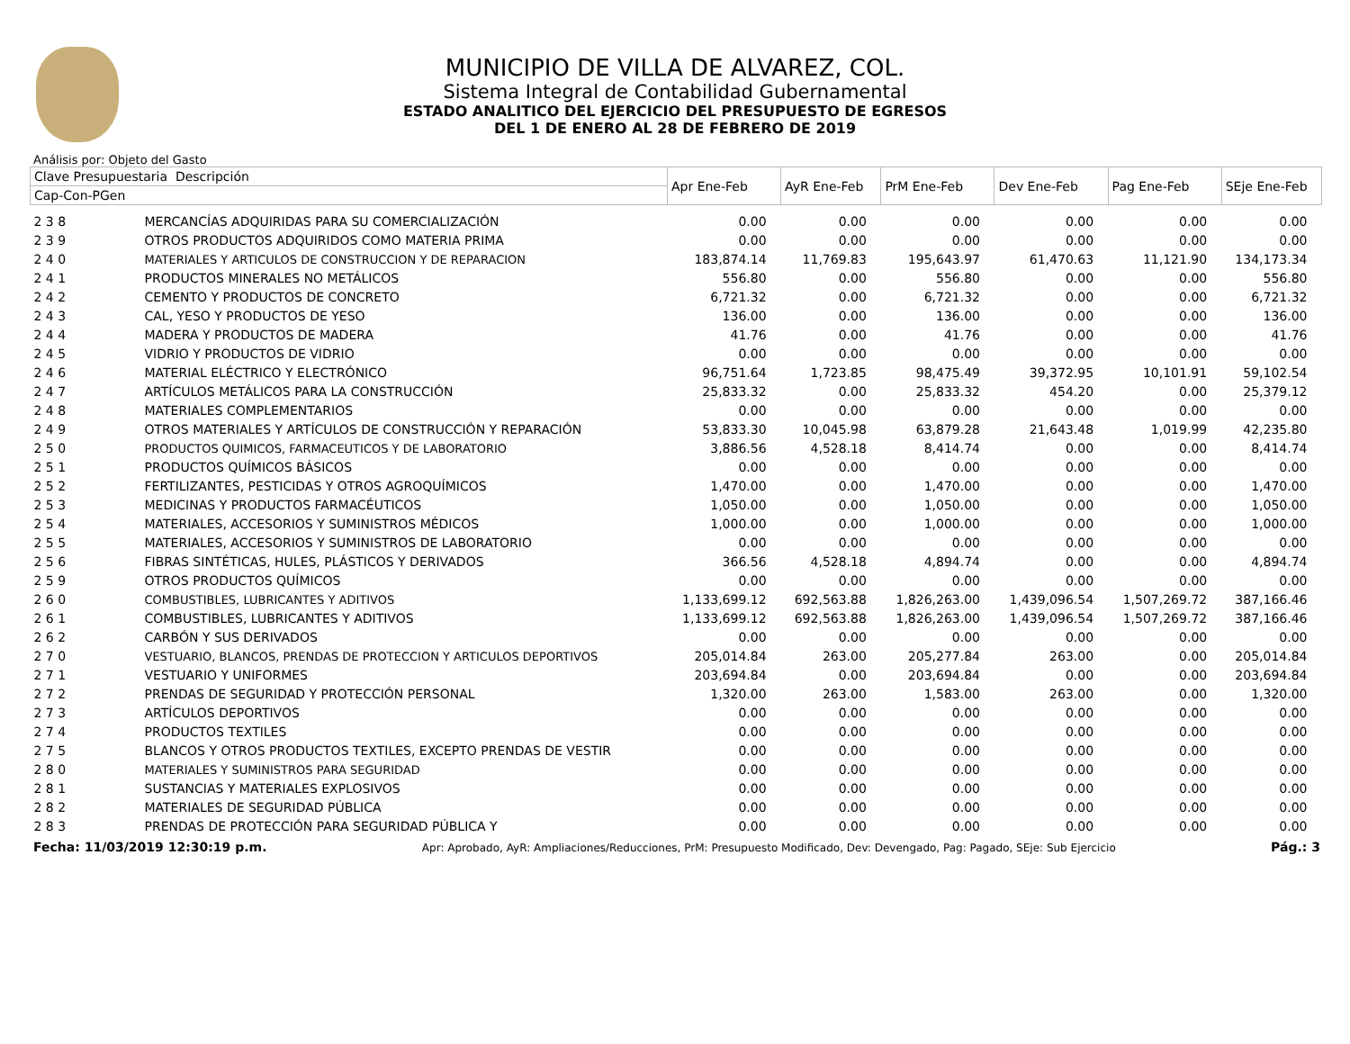MUNICIPIO DE VILLA DE ALVAREZ, COL.
Sistema Integral de Contabilidad Gubernamental
ESTADO ANALITICO DEL EJERCICIO DEL PRESUPUESTO DE EGRESOS
DEL 1 DE ENERO AL 28 DE FEBRERO DE 2019
Análisis por: Objeto del Gasto
| Clave Presupuestaria Descripción | | Apr Ene-Feb | AyR Ene-Feb | PrM Ene-Feb | Dev Ene-Feb | Pag Ene-Feb | SEje Ene-Feb |
| --- | --- | --- | --- | --- | --- | --- | --- |
| Cap-Con-PGen | | | | | | | |
| 2 3 8 | MERCANCÍAS ADQUIRIDAS PARA SU COMERCIALIZACIÓN | 0.00 | 0.00 | 0.00 | 0.00 | 0.00 | 0.00 |
| 2 3 9 | OTROS PRODUCTOS ADQUIRIDOS COMO MATERIA PRIMA | 0.00 | 0.00 | 0.00 | 0.00 | 0.00 | 0.00 |
| 2 4 0 | MATERIALES Y ARTICULOS DE CONSTRUCCION Y DE REPARACION | 183,874.14 | 11,769.83 | 195,643.97 | 61,470.63 | 11,121.90 | 134,173.34 |
| 2 4 1 | PRODUCTOS MINERALES NO METÁLICOS | 556.80 | 0.00 | 556.80 | 0.00 | 0.00 | 556.80 |
| 2 4 2 | CEMENTO Y PRODUCTOS DE CONCRETO | 6,721.32 | 0.00 | 6,721.32 | 0.00 | 0.00 | 6,721.32 |
| 2 4 3 | CAL, YESO Y PRODUCTOS DE YESO | 136.00 | 0.00 | 136.00 | 0.00 | 0.00 | 136.00 |
| 2 4 4 | MADERA Y PRODUCTOS DE MADERA | 41.76 | 0.00 | 41.76 | 0.00 | 0.00 | 41.76 |
| 2 4 5 | VIDRIO Y PRODUCTOS DE VIDRIO | 0.00 | 0.00 | 0.00 | 0.00 | 0.00 | 0.00 |
| 2 4 6 | MATERIAL ELÉCTRICO Y ELECTRÓNICO | 96,751.64 | 1,723.85 | 98,475.49 | 39,372.95 | 10,101.91 | 59,102.54 |
| 2 4 7 | ARTÍCULOS METÁLICOS PARA LA CONSTRUCCIÓN | 25,833.32 | 0.00 | 25,833.32 | 454.20 | 0.00 | 25,379.12 |
| 2 4 8 | MATERIALES COMPLEMENTARIOS | 0.00 | 0.00 | 0.00 | 0.00 | 0.00 | 0.00 |
| 2 4 9 | OTROS MATERIALES Y ARTÍCULOS DE CONSTRUCCIÓN Y REPARACIÓN | 53,833.30 | 10,045.98 | 63,879.28 | 21,643.48 | 1,019.99 | 42,235.80 |
| 2 5 0 | PRODUCTOS QUIMICOS, FARMACEUTICOS Y DE LABORATORIO | 3,886.56 | 4,528.18 | 8,414.74 | 0.00 | 0.00 | 8,414.74 |
| 2 5 1 | PRODUCTOS QUÍMICOS BÁSICOS | 0.00 | 0.00 | 0.00 | 0.00 | 0.00 | 0.00 |
| 2 5 2 | FERTILIZANTES, PESTICIDAS Y OTROS AGROQUÍMICOS | 1,470.00 | 0.00 | 1,470.00 | 0.00 | 0.00 | 1,470.00 |
| 2 5 3 | MEDICINAS Y PRODUCTOS FARMACÉUTICOS | 1,050.00 | 0.00 | 1,050.00 | 0.00 | 0.00 | 1,050.00 |
| 2 5 4 | MATERIALES, ACCESORIOS Y SUMINISTROS MÉDICOS | 1,000.00 | 0.00 | 1,000.00 | 0.00 | 0.00 | 1,000.00 |
| 2 5 5 | MATERIALES, ACCESORIOS Y SUMINISTROS DE LABORATORIO | 0.00 | 0.00 | 0.00 | 0.00 | 0.00 | 0.00 |
| 2 5 6 | FIBRAS SINTÉTICAS, HULES, PLÁSTICOS Y DERIVADOS | 366.56 | 4,528.18 | 4,894.74 | 0.00 | 0.00 | 4,894.74 |
| 2 5 9 | OTROS PRODUCTOS QUÍMICOS | 0.00 | 0.00 | 0.00 | 0.00 | 0.00 | 0.00 |
| 2 6 0 | COMBUSTIBLES, LUBRICANTES Y ADITIVOS | 1,133,699.12 | 692,563.88 | 1,826,263.00 | 1,439,096.54 | 1,507,269.72 | 387,166.46 |
| 2 6 1 | COMBUSTIBLES, LUBRICANTES Y ADITIVOS | 1,133,699.12 | 692,563.88 | 1,826,263.00 | 1,439,096.54 | 1,507,269.72 | 387,166.46 |
| 2 6 2 | CARBÓN Y SUS DERIVADOS | 0.00 | 0.00 | 0.00 | 0.00 | 0.00 | 0.00 |
| 2 7 0 | VESTUARIO, BLANCOS, PRENDAS DE PROTECCION Y ARTICULOS DEPORTIVOS | 205,014.84 | 263.00 | 205,277.84 | 263.00 | 0.00 | 205,014.84 |
| 2 7 1 | VESTUARIO Y UNIFORMES | 203,694.84 | 0.00 | 203,694.84 | 0.00 | 0.00 | 203,694.84 |
| 2 7 2 | PRENDAS DE SEGURIDAD Y PROTECCIÓN PERSONAL | 1,320.00 | 263.00 | 1,583.00 | 263.00 | 0.00 | 1,320.00 |
| 2 7 3 | ARTÍCULOS DEPORTIVOS | 0.00 | 0.00 | 0.00 | 0.00 | 0.00 | 0.00 |
| 2 7 4 | PRODUCTOS TEXTILES | 0.00 | 0.00 | 0.00 | 0.00 | 0.00 | 0.00 |
| 2 7 5 | BLANCOS Y OTROS PRODUCTOS TEXTILES, EXCEPTO PRENDAS DE VESTIR | 0.00 | 0.00 | 0.00 | 0.00 | 0.00 | 0.00 |
| 2 8 0 | MATERIALES Y SUMINISTROS PARA SEGURIDAD | 0.00 | 0.00 | 0.00 | 0.00 | 0.00 | 0.00 |
| 2 8 1 | SUSTANCIAS Y MATERIALES EXPLOSIVOS | 0.00 | 0.00 | 0.00 | 0.00 | 0.00 | 0.00 |
| 2 8 2 | MATERIALES DE SEGURIDAD PÚBLICA | 0.00 | 0.00 | 0.00 | 0.00 | 0.00 | 0.00 |
| 2 8 3 | PRENDAS DE PROTECCIÓN PARA SEGURIDAD PÚBLICA Y | 0.00 | 0.00 | 0.00 | 0.00 | 0.00 | 0.00 |
Fecha: 11/03/2019 12:30:19 p.m. Apr: Aprobado, AyR: Ampliaciones/Reducciones, PrM: Presupuesto Modificado, Dev: Devengado, Pag: Pagado, SEje: Sub Ejercicio Pág.: 3